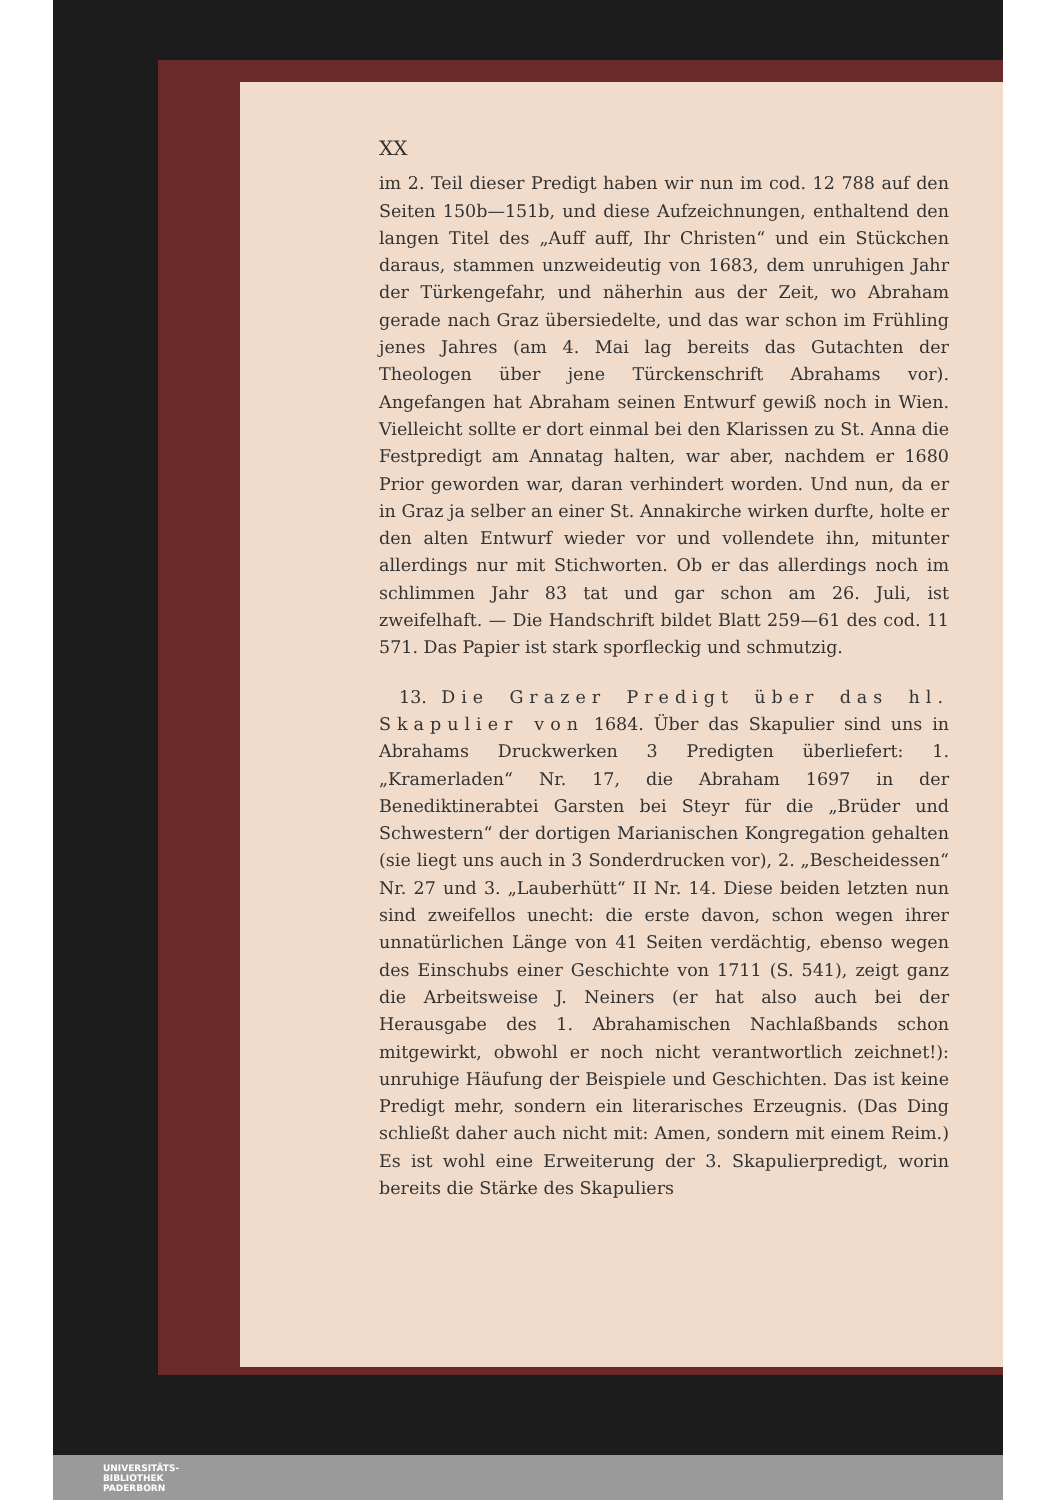XX
im 2. Teil dieser Predigt haben wir nun im cod. 12 788 auf den Seiten 150b—151b, und diese Aufzeichnungen, enthaltend den langen Titel des „Auff auff, Ihr Christen“ und ein Stückchen daraus, stammen unzweideutig von 1683, dem unruhigen Jahr der Türkengefahr, und näherhin aus der Zeit, wo Abraham gerade nach Graz übersiedelte, und das war schon im Frühling jenes Jahres (am 4. Mai lag bereits das Gutachten der Theologen über jene Türckenschrift Abrahams vor). Angefangen hat Abraham seinen Entwurf gewiß noch in Wien. Vielleicht sollte er dort einmal bei den Klarissen zu St. Anna die Festpredigt am Annatag halten, war aber, nachdem er 1680 Prior geworden war, daran verhindert worden. Und nun, da er in Graz ja selber an einer St. Annakirche wirken durfte, holte er den alten Entwurf wieder vor und vollendete ihn, mitunter allerdings nur mit Stichworten. Ob er das allerdings noch im schlimmen Jahr 83 tat und gar schon am 26. Juli, ist zweifelhaft. — Die Handschrift bildet Blatt 259—61 des cod. 11 571. Das Papier ist stark sporfleckig und schmutzig.
13. Die Grazer Predigt über das hl. Skapulier von 1684. Über das Skapulier sind uns in Abrahams Druckwerken 3 Predigten überliefert: 1. „Kramerladen“ Nr. 17, die Abraham 1697 in der Benediktinerabtei Garsten bei Steyr für die „Brüder und Schwestern“ der dortigen Marianischen Kongregation gehalten (sie liegt uns auch in 3 Sonderdrucken vor), 2. „Bescheidessen“ Nr. 27 und 3. „Lauberhütt“ II Nr. 14. Diese beiden letzten nun sind zweifellos unecht: die erste davon, schon wegen ihrer unnatürlichen Länge von 41 Seiten verdächtig, ebenso wegen des Einschubs einer Geschichte von 1711 (S. 541), zeigt ganz die Arbeitsweise J. Neiners (er hat also auch bei der Herausgabe des 1. Abrahamischen Nachlaßbands schon mitgewirkt, obwohl er noch nicht verantwortlich zeichnet!): unruhige Häufung der Beispiele und Geschichten. Das ist keine Predigt mehr, sondern ein literarisches Erzeugnis. (Das Ding schließt daher auch nicht mit: Amen, sondern mit einem Reim.) Es ist wohl eine Erweiterung der 3. Skapulierpredigt, worin bereits die Stärke des Skapuliers
UNIVERSITÄTS-
BIBLIOTHEK
PADERBORN